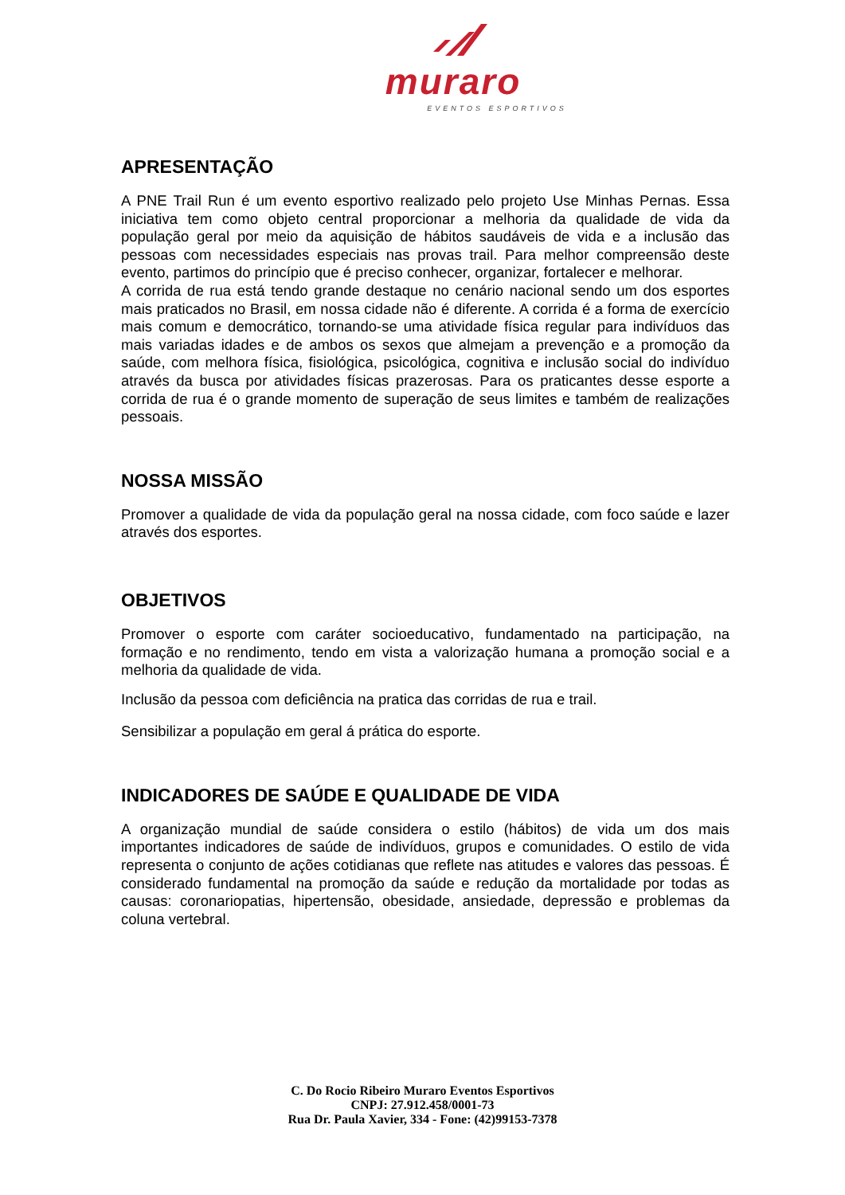muraro
EVENTOS ESPORTIVOS
APRESENTAÇÃO
A PNE Trail Run é um evento esportivo realizado pelo projeto Use Minhas Pernas. Essa iniciativa tem como objeto central proporcionar a melhoria da qualidade de vida da população geral por meio da aquisição de hábitos saudáveis de vida e a inclusão das pessoas com necessidades especiais nas provas trail. Para melhor compreensão deste evento, partimos do princípio que é preciso conhecer, organizar, fortalecer e melhorar.
A corrida de rua está tendo grande destaque no cenário nacional sendo um dos esportes mais praticados no Brasil, em nossa cidade não é diferente. A corrida é a forma de exercício mais comum e democrático, tornando-se uma atividade física regular para indivíduos das mais variadas idades e de ambos os sexos que almejam a prevenção e a promoção da saúde, com melhora física, fisiológica, psicológica, cognitiva e inclusão social do indivíduo através da busca por atividades físicas prazerosas. Para os praticantes desse esporte a corrida de rua é o grande momento de superação de seus limites e também de realizações pessoais.
NOSSA MISSÃO
Promover a qualidade de vida da população geral na nossa cidade, com foco saúde e lazer através dos esportes.
OBJETIVOS
Promover o esporte com caráter socioeducativo, fundamentado na participação, na formação e no rendimento, tendo em vista a valorização humana a promoção social e a melhoria da qualidade de vida.
Inclusão da pessoa com deficiência na pratica das corridas de rua e trail.
Sensibilizar a população em geral á prática do esporte.
INDICADORES DE SAÚDE E QUALIDADE DE VIDA
A organização mundial de saúde considera o estilo (hábitos) de vida um dos mais importantes indicadores de saúde de indivíduos, grupos e comunidades. O estilo de vida representa o conjunto de ações cotidianas que reflete nas atitudes e valores das pessoas. É considerado fundamental na promoção da saúde e redução da mortalidade por todas as causas: coronariopatias, hipertensão, obesidade, ansiedade, depressão e problemas da coluna vertebral.
C. Do Rocio Ribeiro Muraro Eventos Esportivos
CNPJ: 27.912.458/0001-73
Rua Dr. Paula Xavier, 334 - Fone: (42)99153-7378